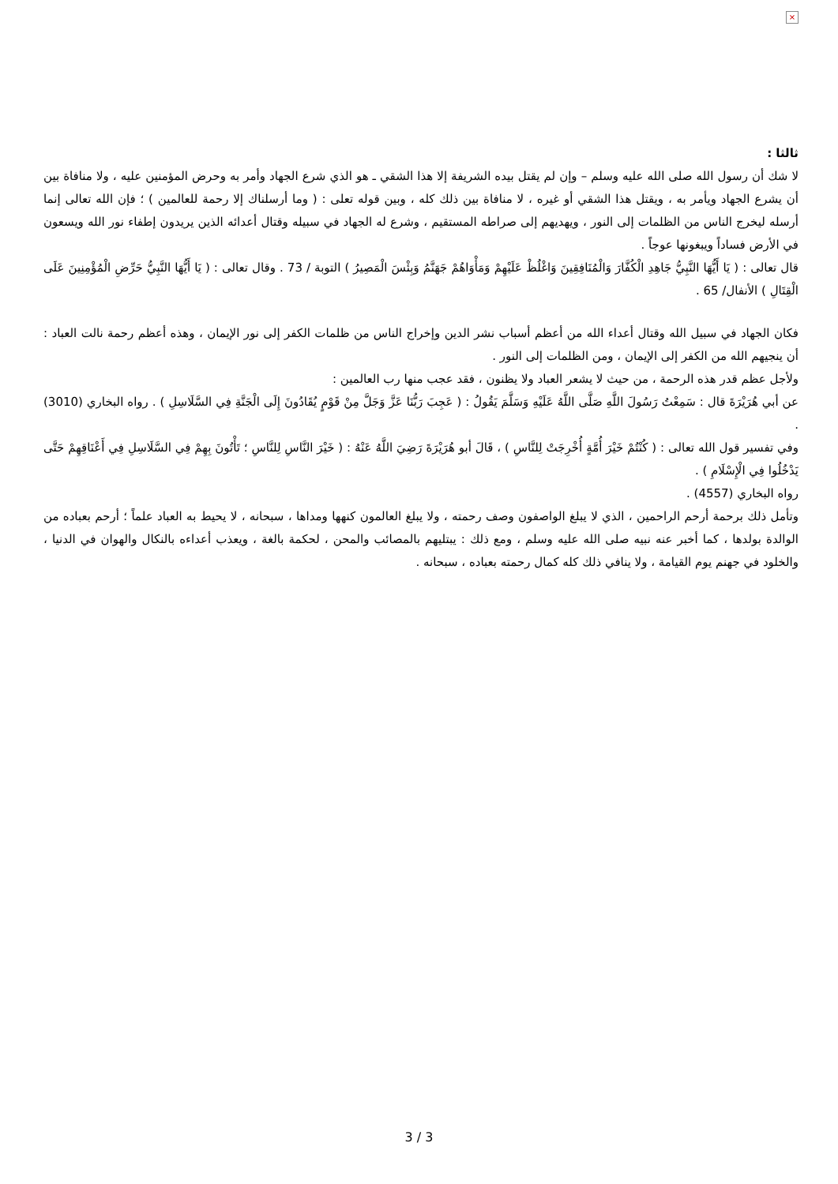×
ثالثا :
لا شك أن رسول الله صلى الله عليه وسلم – وإن لم يقتل بيده الشريفة إلا هذا الشقي ـ هو الذي شرع الجهاد وأمر به وحرض المؤمنين عليه ، ولا منافاة بين أن يشرع الجهاد ويأمر به ، ويقتل هذا الشقي أو غيره ، لا منافاة بين ذلك كله ، وبين قوله تعلى : ( وما أرسلناك إلا رحمة للعالمين ) ؛ فإن الله تعالى إنما أرسله ليخرج الناس من الظلمات إلى النور ، ويهديهم إلى صراطه المستقيم ، وشرع له الجهاد في سبيله وقتال أعدائه الذين يريدون إطفاء نور الله ويسعون في الأرض فساداً ويبغونها عوجاً .
قال تعالى : ( يَا أَيُّهَا النَّبِيُّ جَاهِدِ الْكُفَّارَ وَالْمُنَافِقِينَ وَاغْلُظْ عَلَيْهِمْ وَمَأْوَاهُمْ جَهَنَّمُ وَبِئْسَ الْمَصِيرُ ) التوبة / 73 . وقال تعالى : ( يَا أَيُّهَا النَّبِيُّ حَرِّضِ الْمُؤْمِنِينَ عَلَى الْقِتَالِ ) الأنفال/ 65 .
فكان الجهاد في سبيل الله وقتال أعداء الله من أعظم أسباب نشر الدين وإخراج الناس من ظلمات الكفر إلى نور الإيمان ، وهذه أعظم رحمة نالت العباد : أن ينجيهم الله من الكفر إلى الإيمان ، ومن الظلمات إلى النور .
ولأجل عظم قدر هذه الرحمة ، من حيث لا يشعر العباد ولا يظنون ، فقد عجب منها رب العالمين :
عن أبي هُرَيْرَةَ قال : سَمِعْتُ رَسُولَ اللَّهِ صَلَّى اللَّهُ عَلَيْهِ وَسَلَّمَ يَقُولُ : ( عَجِبَ رَبُّنَا عَزَّ وَجَلَّ مِنْ قَوْمٍ يُقَادُونَ إِلَى الْجَنَّةِ فِي السَّلَاسِلِ ) . رواه البخاري (3010) .
وفي تفسير قول الله تعالى : ( كُنْتُمْ خَيْرَ أُمَّةٍ أُخْرِجَتْ لِلنَّاسِ ) ، قَالَ أبو هُرَيْرَةَ رَضِيَ اللَّهُ عَنْهُ : ( خَيْرَ النَّاسِ لِلنَّاسِ ؛ تَأْتُونَ بِهِمْ فِي السَّلَاسِلِ فِي أَعْنَاقِهِمْ حَتَّى يَدْخُلُوا فِي الْإِسْلَامِ ) .
رواه البخاري (4557) .
وتأمل ذلك برحمة أرحم الراحمين ، الذي لا يبلغ الواصفون وصف رحمته ، ولا يبلغ العالمون كنهها ومداها ، سبحانه ، لا يحيط به العباد علماً ؛ أرحم بعباده من الوالدة بولدها ، كما أخبر عنه نبيه صلى الله عليه وسلم ، ومع ذلك : يبتليهم بالمصائب والمحن ، لحكمة بالغة ، ويعذب أعداءه بالنكال والهوان في الدنيا ، والخلود في جهنم يوم القيامة ، ولا ينافي ذلك كله كمال رحمته بعباده ، سبحانه .
3 / 3